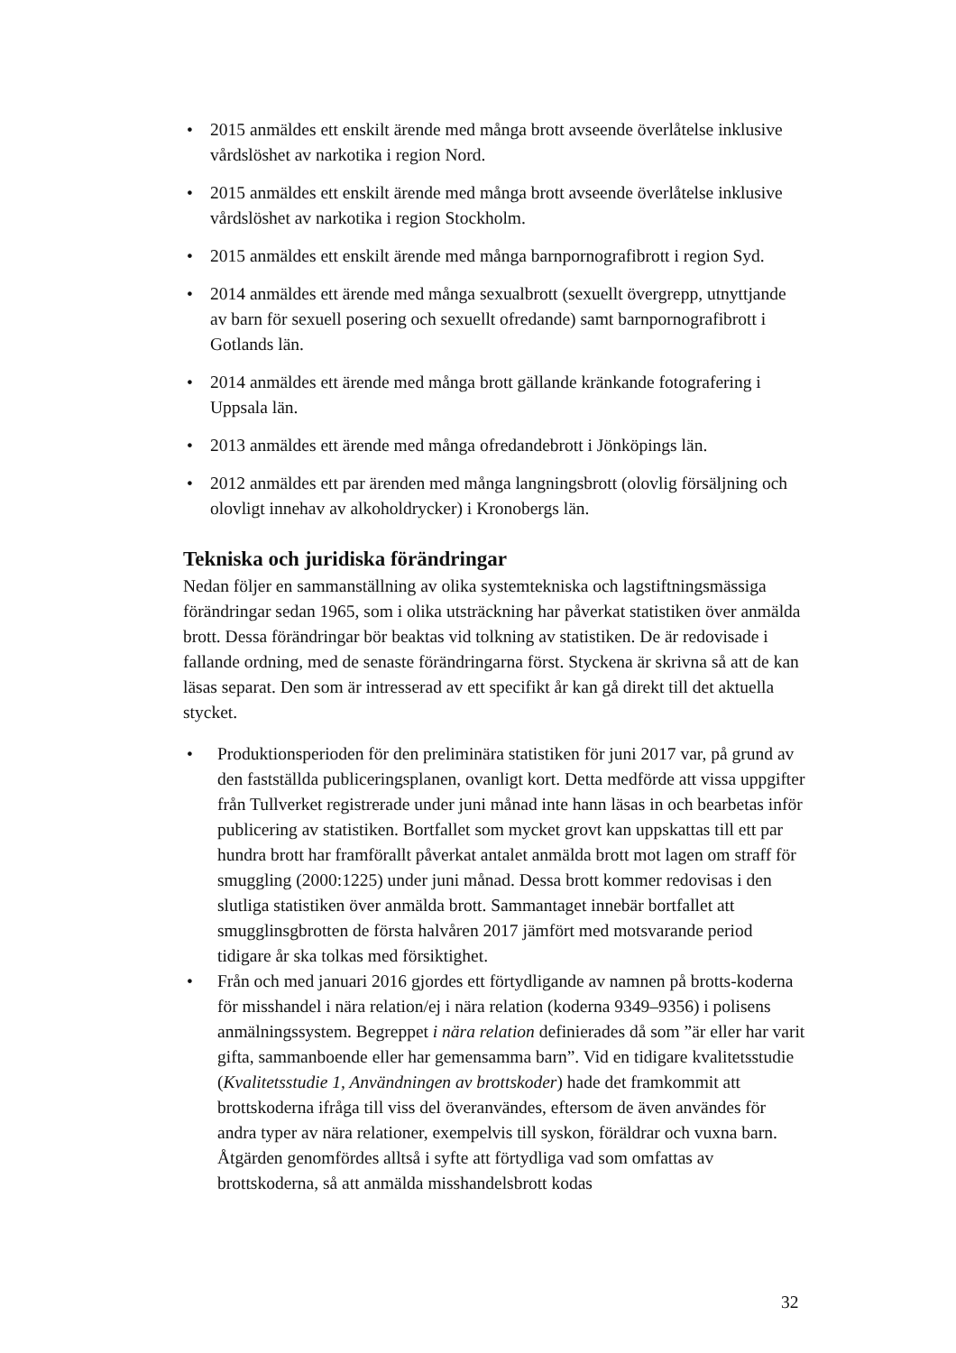• 2015 anmäldes ett enskilt ärende med många brott avseende överlåtelse inklusive vårdslöshet av narkotika i region Nord.
• 2015 anmäldes ett enskilt ärende med många brott avseende överlåtelse inklusive vårdslöshet av narkotika i region Stockholm.
• 2015 anmäldes ett enskilt ärende med många barnpornografibrott i region Syd.
• 2014 anmäldes ett ärende med många sexualbrott (sexuellt övergrepp, utnyttjande av barn för sexuell posering och sexuellt ofredande) samt barnpornografibrott i Gotlands län.
• 2014 anmäldes ett ärende med många brott gällande kränkande fotografering i Uppsala län.
• 2013 anmäldes ett ärende med många ofredandebrott i Jönköpings län.
• 2012 anmäldes ett par ärenden med många langningsbrott (olovlig försäljning och olovligt innehav av alkoholdrycker) i Kronobergs län.
Tekniska och juridiska förändringar
Nedan följer en sammanställning av olika systemtekniska och lagstiftningsmässiga förändringar sedan 1965, som i olika utsträckning har påverkat statistiken över anmälda brott. Dessa förändringar bör beaktas vid tolkning av statistiken. De är redovisade i fallande ordning, med de senaste förändringarna först. Styckena är skrivna så att de kan läsas separat. Den som är intresserad av ett specifikt år kan gå direkt till det aktuella stycket.
• Produktionsperioden för den preliminära statistiken för juni 2017 var, på grund av den fastställda publiceringsplanen, ovanligt kort. Detta medförde att vissa uppgifter från Tullverket registrerade under juni månad inte hann läsas in och bearbetas inför publicering av statistiken. Bortfallet som mycket grovt kan uppskattas till ett par hundra brott har framförallt påverkat antalet anmälda brott mot lagen om straff för smuggling (2000:1225) under juni månad. Dessa brott kommer redovisas i den slutliga statistiken över anmälda brott. Sammantaget innebär bortfallet att smugglinsgbrotten de första halvåren 2017 jämfört med motsvarande period tidigare år ska tolkas med försiktighet.
• Från och med januari 2016 gjordes ett förtydligande av namnen på brotts-koderna för misshandel i nära relation/ej i nära relation (koderna 9349–9356) i polisens anmälningssystem. Begreppet i nära relation definierades då som ”är eller har varit gifta, sammanboende eller har gemensamma barn”. Vid en tidigare kvalitetsstudie (Kvalitetsstudie 1, Användningen av brottskoder) hade det framkommit att brottskoderna ifråga till viss del överanvändes, eftersom de även användes för andra typer av nära relationer, exempelvis till syskon, föräldrar och vuxna barn. Åtgärden genomfördes alltså i syfte att förtydliga vad som omfattas av brottskoderna, så att anmälda misshandelsbrott kodas
32